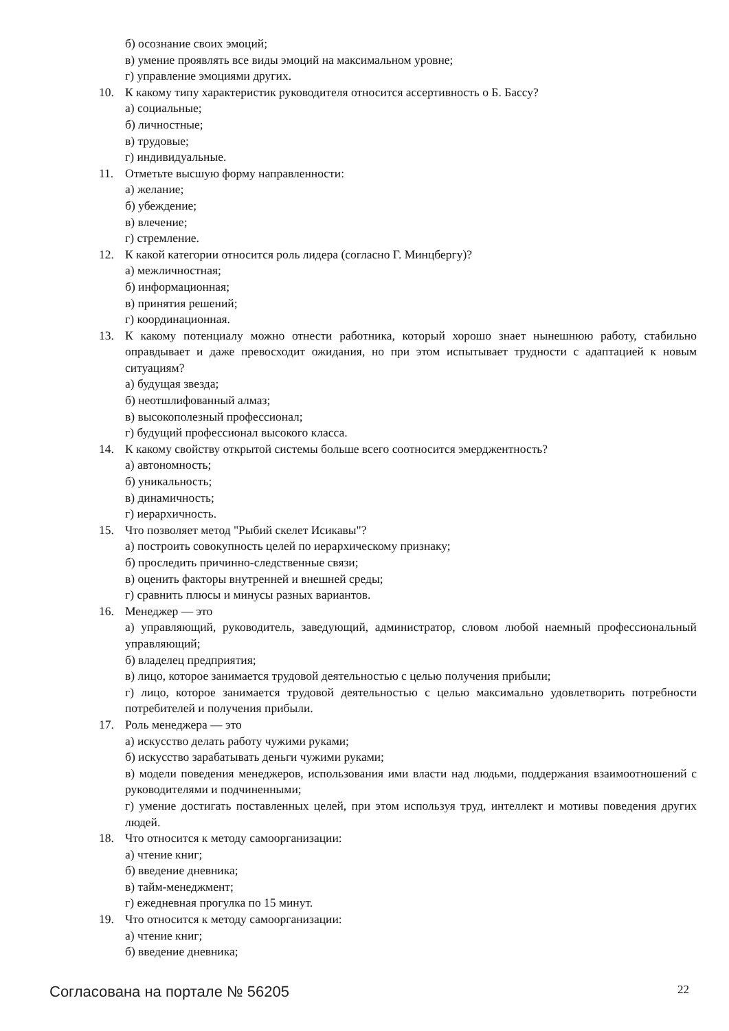б) осознание своих эмоций;
в) умение проявлять все виды эмоций на максимальном уровне;
г) управление эмоциями других.
10. К какому типу характеристик руководителя относится ассертивность о Б. Бассу?
а) социальные;
б) личностные;
в) трудовые;
г) индивидуальные.
11. Отметьте высшую форму направленности:
а) желание;
б) убеждение;
в) влечение;
г) стремление.
12. К какой категории относится роль лидера (согласно Г. Минцбергу)?
а) межличностная;
б) информационная;
в) принятия решений;
г) координационная.
13. К какому потенциалу можно отнести работника, который хорошо знает нынешнюю работу, стабильно оправдывает и даже превосходит ожидания, но при этом испытывает трудности с адаптацией к новым ситуациям?
а) будущая звезда;
б) неотшлифованный алмаз;
в) высокополезный профессионал;
г) будущий профессионал высокого класса.
14. К какому свойству открытой системы больше всего соотносится эмерджентность?
а) автономность;
б) уникальность;
в) динамичность;
г) иерархичность.
15. Что позволяет метод "Рыбий скелет Исикавы"?
а) построить совокупность целей по иерархическому признаку;
б) проследить причинно-следственные связи;
в) оценить факторы внутренней и внешней среды;
г) сравнить плюсы и минусы разных вариантов.
16. Менеджер — это
а) управляющий, руководитель, заведующий, администратор, словом любой наемный профессиональный управляющий;
б) владелец предприятия;
в) лицо, которое занимается трудовой деятельностью с целью получения прибыли;
г) лицо, которое занимается трудовой деятельностью с целью максимально удовлетворить потребности потребителей и получения прибыли.
17. Роль менеджера — это
а) искусство делать работу чужими руками;
б) искусство зарабатывать деньги чужими руками;
в) модели поведения менеджеров, использования ими власти над людьми, поддержания взаимоотношений с руководителями и подчиненными;
г) умение достигать поставленных целей, при этом используя труд, интеллект и мотивы поведения других людей.
18. Что относится к методу самоорганизации:
а) чтение книг;
б) введение дневника;
в) тайм-менеджмент;
г) ежедневная прогулка по 15 минут.
19. Что относится к методу самоорганизации:
а) чтение книг;
б) введение дневника;
Согласована на портале № 56205 22